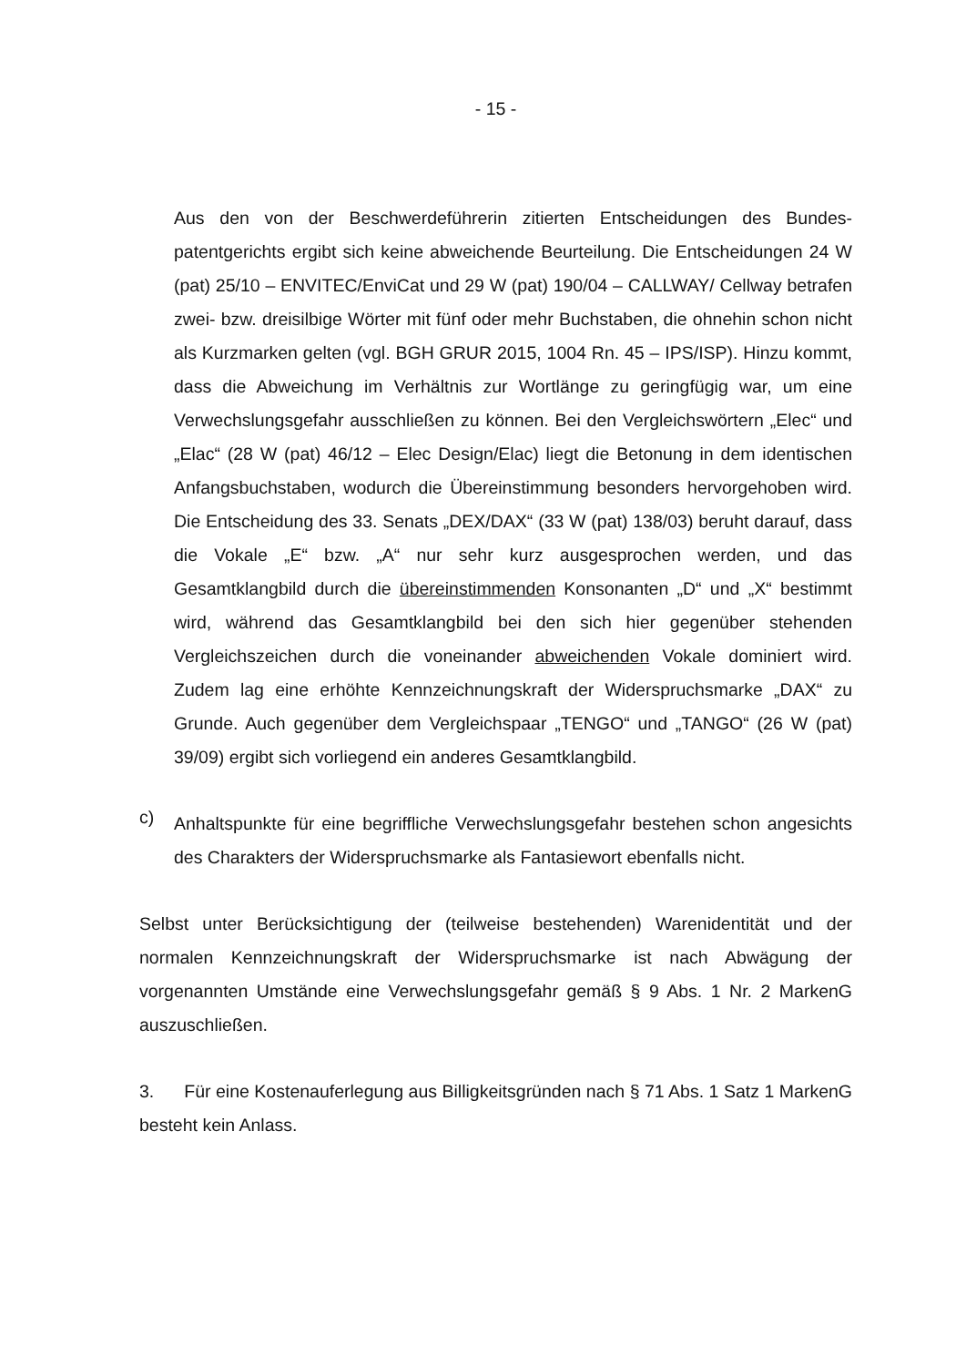- 15 -
Aus den von der Beschwerdeführerin zitierten Entscheidungen des Bundes­patentgerichts ergibt sich keine abweichende Beurteilung. Die Entscheidungen 24 W (pat) 25/10 – ENVITEC/EnviCat und 29 W (pat) 190/04 – CALLWAY/ Cellway betrafen zwei- bzw. dreisilbige Wörter mit fünf oder mehr Buchstaben, die ohnehin schon nicht als Kurzmarken gelten (vgl. BGH GRUR 2015, 1004 Rn. 45 – IPS/ISP). Hinzu kommt, dass die Abweichung im Verhältnis zur Wortlänge zu geringfügig war, um eine Verwechslungsgefahr ausschließen zu können. Bei den Vergleichswörtern „Elec“ und „Elac“ (28 W (pat) 46/12 – Elec Design/Elac) liegt die Betonung in dem identischen Anfangsbuchstaben, wodurch die Übereinstimmung besonders hervorgehoben wird. Die Entscheidung des 33. Senats „DEX/DAX“ (33 W (pat) 138/03) beruht darauf, dass die Vokale „E“ bzw. „A“ nur sehr kurz ausgesprochen werden, und das Gesamtklangbild durch die übereinstimmenden Konsonanten „D“ und „X“ bestimmt wird, während das Gesamtklangbild bei den sich hier gegenüber stehenden Vergleichszeichen durch die voneinander abweichenden Vokale dominiert wird. Zudem lag eine erhöhte Kennzeichnungskraft der Wi­derspruchsmarke „DAX“ zu Grunde. Auch gegenüber dem Vergleichspaar „TENGO“ und „TANGO“ (26 W (pat) 39/09) ergibt sich vorliegend ein anderes Gesamtklangbild.
c)
Anhaltspunkte für eine begriffliche Verwechslungsgefahr bestehen schon angesichts des Charakters der Widerspruchsmarke als Fantasiewort ebenfalls nicht.
Selbst unter Berücksichtigung der (teilweise bestehenden) Warenidentität und der normalen Kennzeichnungskraft der Widerspruchsmarke ist nach Abwägung der vorgenannten Umstände eine Verwechslungsgefahr gemäß § 9 Abs. 1 Nr. 2 Mar­kenG auszuschließen.
3. Für eine Kostenauferlegung aus Billigkeitsgründen nach § 71 Abs. 1 Satz 1 MarkenG besteht kein Anlass.